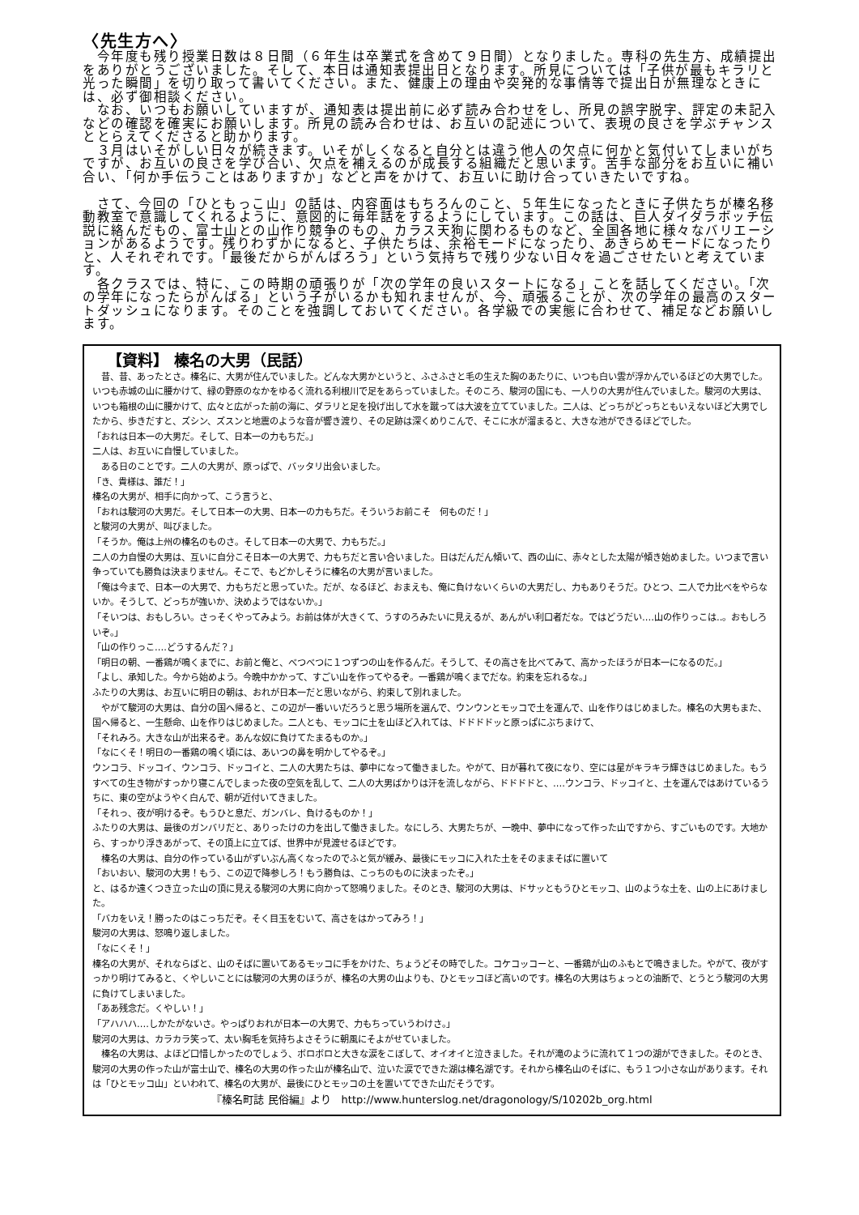〈先生方へ〉
　今年度も残り授業日数は８日間（６年生は卒業式を含めて９日間）となりました。専科の先生方、成績提出をありがとうございました。そして、本日は通知表提出日となります。所見については「子供が最もキラリと光った瞬間」を切り取って書いてください。また、健康上の理由や突発的な事情等で提出日が無理なときには、必ず御相談ください。
　なお、いつもお願いしていますが、通知表は提出前に必ず読み合わせをし、所見の誤字脱字、評定の未記入などの確認を確実にお願いします。所見の読み合わせは、お互いの記述について、表現の良さを学ぶチャンスととらえてくださると助かります。
　３月はいそがしい日々が続きます。いそがしくなると自分とは違う他人の欠点に何かと気付いてしまいがちですが、お互いの良さを学び合い、欠点を補えるのが成長する組織だと思います。苦手な部分をお互いに補い合い、「何か手伝うことはありますか」などと声をかけて、お互いに助け合っていきたいですね。
　さて、今回の「ひともっこ山」の話は、内容面はもちろんのこと、５年生になったときに子供たちが榛名移動教室で意識してくれるように、意図的に毎年話をするようにしています。この話は、巨人ダイダラボッチ伝説に絡んだもの、富士山との山作り競争のもの、カラス天狗に関わるものなど、全国各地に様々なバリエーションがあるようです。残りわずかになると、子供たちは、余裕モードになったり、あきらめモードになったりと、人それぞれです。「最後だからがんばろう」という気持ちで残り少ない日々を過ごさせたいと考えています。
　各クラスでは、特に、この時期の頑張りが「次の学年の良いスタートになる」ことを話してください。「次の学年になったらがんばる」という子がいるかも知れませんが、今、頑張ることが、次の学年の最高のスタートダッシュになります。そのことを強調しておいてください。各学級での実態に合わせて、補足などお願いします。
【資料】 榛名の大男（民話）
　昔、昔、あったとさ。榛名に、大男が住んでいました。どんな大男かというと、ふさふさと毛の生えた胸のあたりに、いつも白い雲が浮かんでいるほどの大男でした。いつも赤城の山に腰かけて、緑の野原のなかをゆるく流れる利根川で足をあらっていました。そのころ、駿河の国にも、一人りの大男が住んでいました。駿河の大男は、いつも箱根の山に腰かけて、広々と広がった前の海に、ダラリと足を投げ出して水を蹴っては大波を立てていました。二人は、どっちがどっちともいえないほど大男でしたから、歩きだすと、ズシン、ズスンと地震のような音が響き渡り、その足跡は深くめりこんで、そこに水が溜まると、大きな池ができるほどでした。
「おれは日本一の大男だ。そして、日本一の力もちだ。」
二人は、お互いに自慢していました。
　ある日のことです。二人の大男が、原っぱで、バッタリ出会いました。
「き、貴様は、誰だ！」
榛名の大男が、相手に向かって、こう言うと、
「おれは駿河の大男だ。そして日本一の大男、日本一の力もちだ。そういうお前こそ　何ものだ！」
と駿河の大男が、叫びました。
「そうか。俺は上州の榛名のものさ。そして日本一の大男で、力もちだ。」
二人の力自慢の大男は、互いに自分こそ日本一の大男で、力もちだと言い合いました。日はだんだん傾いて、西の山に、赤々とした太陽が傾き始めました。いつまで言い争っていても勝負は決まりません。そこで、もどかしそうに榛名の大男が言いました。
「俺は今まで、日本一の大男で、力もちだと思っていた。だが、なるほど、おまえも、俺に負けないくらいの大男だし、力もありそうだ。ひとつ、二人で力比べをやらないか。そうして、どっちが強いか、決めようではないか。」
「そいつは、おもしろい。さっそくやってみよう。お前は体が大きくて、うすのろみたいに見えるが、あんがい利口者だな。ではどうだい‥‥山の作りっこは‥。おもしろいぞ。」
「山の作りっこ‥‥どうするんだ？」
「明日の朝、一番鶏が鳴くまでに、お前と俺と、べつべつに１つずつの山を作るんだ。そうして、その高さを比べてみて、高かったほうが日本一になるのだ。」
「よし、承知した。今から始めよう。今晩中かかって、すごい山を作ってやるぞ。一番鶏が鳴くまでだな。約束を忘れるな。」
ふたりの大男は、お互いに明日の朝は、おれが日本一だと思いながら、約束して別れました。
　やがて駿河の大男は、自分の国へ帰ると、この辺が一番いいだろうと思う場所を選んで、ウンウンとモッコで土を運んで、山を作りはじめました。榛名の大男もまた、国へ帰ると、一生懸命、山を作りはじめました。二人とも、モッコに土を山ほど入れては、ドドドドッと原っぱにぶちまけて、
「それみろ。大きな山が出来るぞ。あんな奴に負けてたまるものか。」
「なにくそ！明日の一番鶏の鳴く頃には、あいつの鼻を明かしてやるぞ。」
ウンコラ、ドッコイ、ウンコラ、ドッコイと、二人の大男たちは、夢中になって働きました。やがて、日が暮れて夜になり、空には星がキラキラ輝きはじめました。もうすべての生き物がすっかり寝こんでしまった夜の空気を乱して、二人の大男ばかりは汗を流しながら、ドドドドと、‥‥ウンコラ、ドッコイと、土を運んではあけているうちに、東の空がようやく白んで、朝が近付いてきました。
「それっ、夜が明けるぞ。もうひと息だ、ガンバレ、負けるものか！」
ふたりの大男は、最後のガンバリだと、ありったけの力を出して働きました。なにしろ、大男たちが、一晩中、夢中になって作った山ですから、すごいものです。大地から、すっかり浮きあがって、その頂上に立てば、世界中が見渡せるほどです。
　榛名の大男は、自分の作っている山がずいぶん高くなったのでふと気が緩み、最後にモッコに入れた土をそのままそばに置いて
「おいおい、駿河の大男！もう、この辺で降参しろ！もう勝負は、こっちのものに決まったぞ。」
と、はるか遠くつき立った山の頂に見える駿河の大男に向かって怒鳴りました。そのとき、駿河の大男は、ドサッともうひとモッコ、山のような土を、山の上にあけました。
「バカをいえ！勝ったのはこっちだぞ。そく目玉をむいて、高さをはかってみろ！」
駿河の大男は、怒鳴り返しました。
「なにくそ！」
榛名の大男が、それならばと、山のそばに置いてあるモッコに手をかけた、ちょうどその時でした。コケコッコーと、一番鶏が山のふもとで鳴きました。やがて、夜がすっかり明けてみると、くやしいことには駿河の大男のほうが、榛名の大男の山よりも、ひとモッコほど高いのです。榛名の大男はちょっとの油断で、とうとう駿河の大男に負けてしまいました。
「ああ残念だ。くやしい！」
「アハハハ‥‥しかたがないさ。やっぱりおれが日本一の大男で、力もちっていうわけさ。」
駿河の大男は、カラカラ笑って、太い胸毛を気持ちよさそうに朝風にそよがせていました。
　榛名の大男は、よほど口惜しかったのでしょう、ボロボロと大きな涙をこぼして、オイオイと泣きました。それが滝のように流れて１つの湖ができました。そのとき、駿河の大男の作った山が富士山で、榛名の大男の作った山が榛名山で、泣いた涙でできた湖は榛名湖です。それから榛名山のそばに、もう１つ小さな山があります。それは「ひとモッコ山」といわれて、榛名の大男が、最後にひとモッコの土を置いてできた山だそうです。
『榛名町誌 民俗編』より　http://www.hunterslog.net/dragonology/S/10202b_org.html